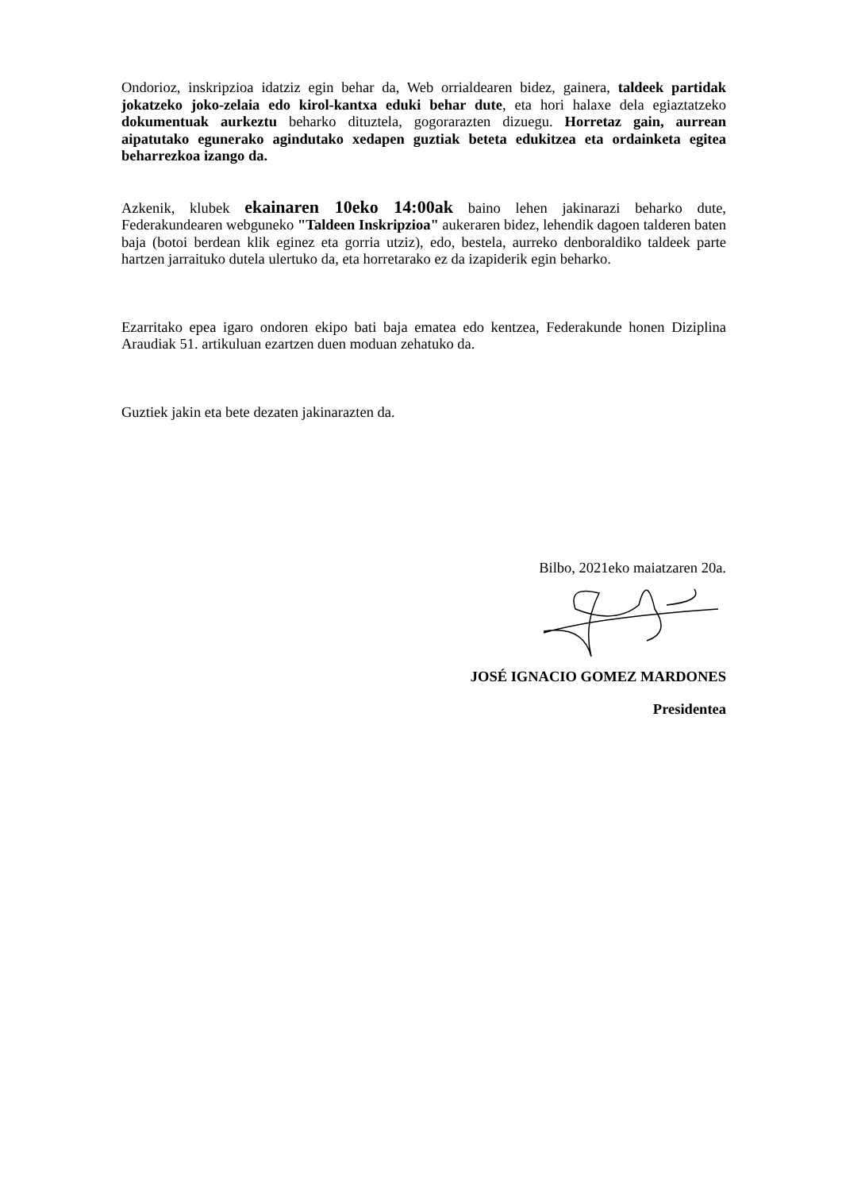Ondorioz, inskripzioa idatziz egin behar da, Web orrialdearen bidez, gainera, taldeek partidak jokatzeko joko-zelaia edo kirol-kantxa eduki behar dute, eta hori halaxe dela egiaztatzeko dokumentuak aurkeztu beharko dituztela, gogorarazten dizuegu. Horretaz gain, aurrean aipatutako egunerako agindutako xedapen guztiak beteta edukitzea eta ordainketa egitea beharrezkoa izango da.
Azkenik, klubek ekainaren 10eko 14:00ak baino lehen jakinarazi beharko dute, Federakundearen webguneko "Taldeen Inskripzioa" aukeraren bidez, lehendik dagoen talderen baten baja (botoi berdean klik eginez eta gorria utziz), edo, bestela, aurreko denboraldiko taldeek parte hartzen jarraituko dutela ulertuko da, eta horretarako ez da izapiderik egin beharko.
Ezarritako epea igaro ondoren ekipo bati baja ematea edo kentzea, Federakunde honen Diziplina Araudiak 51. artikuluan ezartzen duen moduan zehatuko da.
Guztiek jakin eta bete dezaten jakinarazten da.
Bilbo, 2021eko maiatzaren 20a.
JOSÉ IGNACIO GOMEZ MARDONES
Presidentea